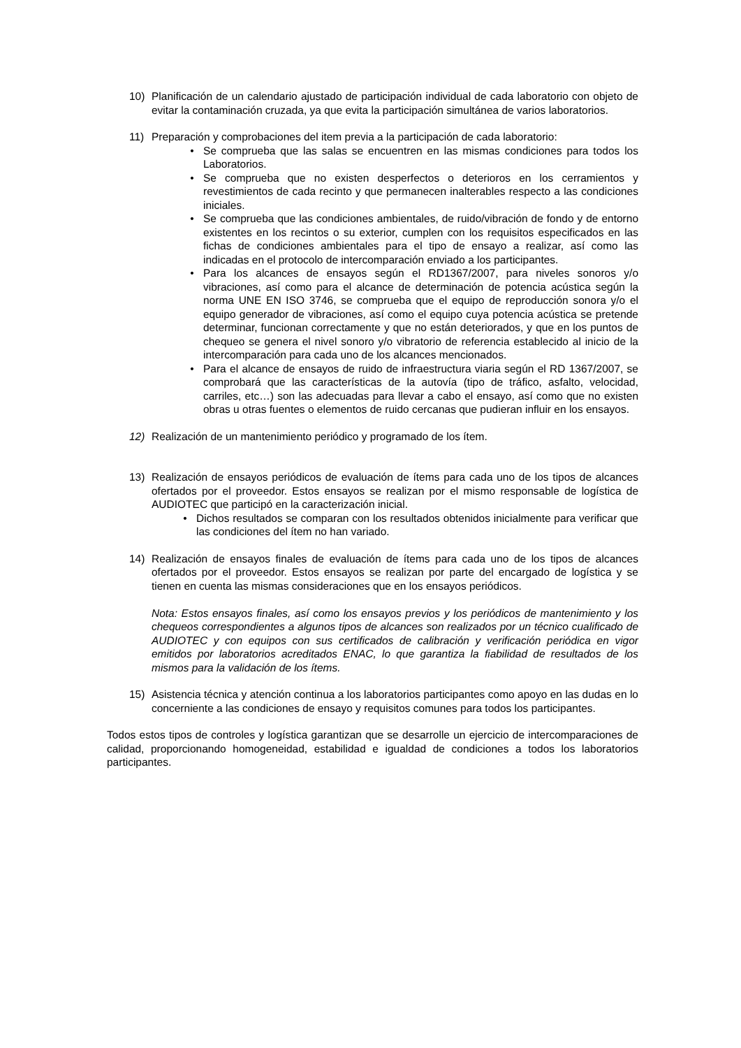10) Planificación de un calendario ajustado de participación individual de cada laboratorio con objeto de evitar la contaminación cruzada, ya que evita la participación simultánea de varios laboratorios.
11) Preparación y comprobaciones del item previa a la participación de cada laboratorio:
• Se comprueba que las salas se encuentren en las mismas condiciones para todos los Laboratorios.
• Se comprueba que no existen desperfectos o deterioros en los cerramientos y revestimientos de cada recinto y que permanecen inalterables respecto a las condiciones iniciales.
• Se comprueba que las condiciones ambientales, de ruido/vibración de fondo y de entorno existentes en los recintos o su exterior, cumplen con los requisitos especificados en las fichas de condiciones ambientales para el tipo de ensayo a realizar, así como las indicadas en el protocolo de intercomparación enviado a los participantes.
• Para los alcances de ensayos según el RD1367/2007, para niveles sonoros y/o vibraciones, así como para el alcance de determinación de potencia acústica según la norma UNE EN ISO 3746, se comprueba que el equipo de reproducción sonora y/o el equipo generador de vibraciones, así como el equipo cuya potencia acústica se pretende determinar, funcionan correctamente y que no están deteriorados, y que en los puntos de chequeo se genera el nivel sonoro y/o vibratorio de referencia establecido al inicio de la intercomparación para cada uno de los alcances mencionados.
• Para el alcance de ensayos de ruido de infraestructura viaria según el RD 1367/2007, se comprobará que las características de la autovía (tipo de tráfico, asfalto, velocidad, carriles, etc…) son las adecuadas para llevar a cabo el ensayo, así como que no existen obras u otras fuentes o elementos de ruido cercanas que pudieran influir en los ensayos.
12) Realización de un mantenimiento periódico y programado de los ítem.
13) Realización de ensayos periódicos de evaluación de ítems para cada uno de los tipos de alcances ofertados por el proveedor. Estos ensayos se realizan por el mismo responsable de logística de AUDIOTEC que participó en la caracterización inicial.
• Dichos resultados se comparan con los resultados obtenidos inicialmente para verificar que las condiciones del ítem no han variado.
14) Realización de ensayos finales de evaluación de ítems para cada uno de los tipos de alcances ofertados por el proveedor. Estos ensayos se realizan por parte del encargado de logística y se tienen en cuenta las mismas consideraciones que en los ensayos periódicos.
Nota: Estos ensayos finales, así como los ensayos previos y los periódicos de mantenimiento y los chequeos correspondientes a algunos tipos de alcances son realizados por un técnico cualificado de AUDIOTEC y con equipos con sus certificados de calibración y verificación periódica en vigor emitidos por laboratorios acreditados ENAC, lo que garantiza la fiabilidad de resultados de los mismos para la validación de los ítems.
15) Asistencia técnica y atención continua a los laboratorios participantes como apoyo en las dudas en lo concerniente a las condiciones de ensayo y requisitos comunes para todos los participantes.
Todos estos tipos de controles y logística garantizan que se desarrolle un ejercicio de intercomparaciones de calidad, proporcionando homogeneidad, estabilidad e igualdad de condiciones a todos los laboratorios participantes.